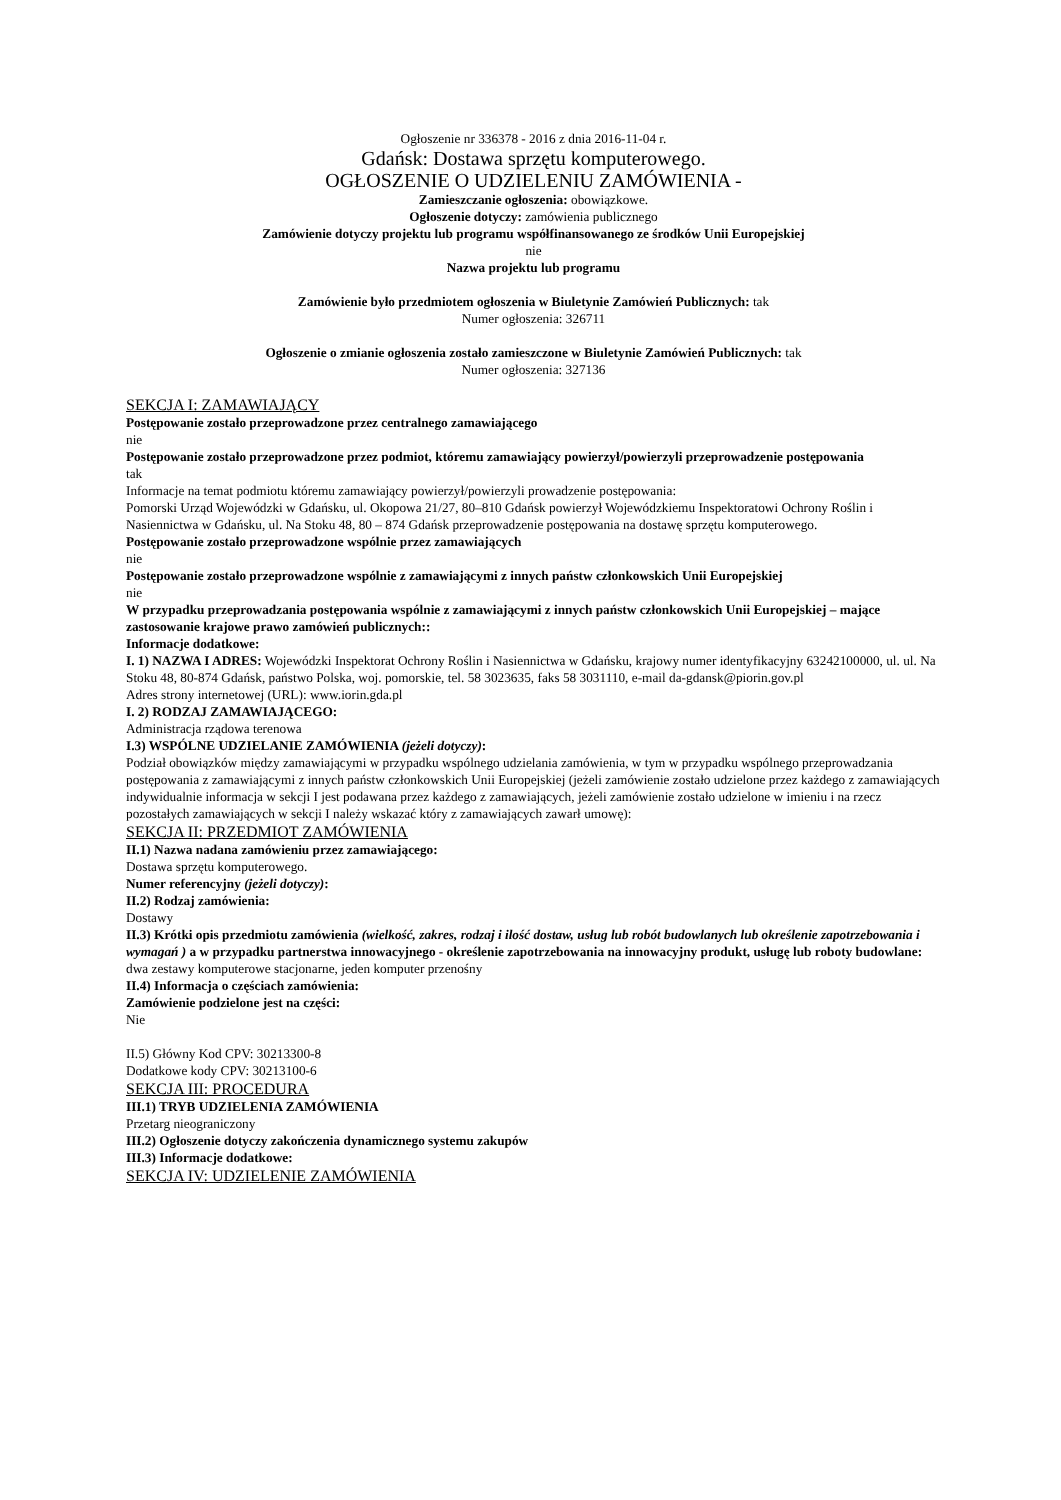Ogłoszenie nr 336378 - 2016 z dnia 2016-11-04 r.
Gdańsk: Dostawa sprzętu komputerowego.
OGŁOSZENIE O UDZIELENIU ZAMÓWIENIA -
Zamieszczanie ogłoszenia: obowiązkowe.
Ogłoszenie dotyczy: zamówienia publicznego
Zamówienie dotyczy projektu lub programu współfinansowanego ze środków Unii Europejskiej
nie
Nazwa projektu lub programu
Zamówienie było przedmiotem ogłoszenia w Biuletynie Zamówień Publicznych: tak
Numer ogłoszenia: 326711
Ogłoszenie o zmianie ogłoszenia zostało zamieszczone w Biuletynie Zamówień Publicznych: tak
Numer ogłoszenia: 327136
SEKCJA I: ZAMAWIAJĄCY
Postępowanie zostało przeprowadzone przez centralnego zamawiającego
nie
Postępowanie zostało przeprowadzone przez podmiot, któremu zamawiający powierzył/powierzyli przeprowadzenie postępowania
tak
Informacje na temat podmiotu któremu zamawiający powierzył/powierzyli prowadzenie postępowania:
Pomorski Urząd Wojewódzki w Gdańsku, ul. Okopowa 21/27, 80–810 Gdańsk powierzył Wojewódzkiemu Inspektoratowi Ochrony Roślin i Nasiennictwa w Gdańsku, ul. Na Stoku 48, 80 – 874 Gdańsk przeprowadzenie postępowania na dostawę sprzętu komputerowego.
Postępowanie zostało przeprowadzone wspólnie przez zamawiających
nie
Postępowanie zostało przeprowadzone wspólnie z zamawiającymi z innych państw członkowskich Unii Europejskiej
nie
W przypadku przeprowadzania postępowania wspólnie z zamawiającymi z innych państw członkowskich Unii Europejskiej – mające zastosowanie krajowe prawo zamówień publicznych::
Informacje dodatkowe:
I. 1) NAZWA I ADRES: Wojewódzki Inspektorat Ochrony Roślin i Nasiennictwa w Gdańsku, krajowy numer identyfikacyjny 63242100000, ul. ul. Na Stoku 48, 80-874 Gdańsk, państwo Polska, woj. pomorskie, tel. 58 3023635, faks 58 3031110, e-mail da-gdansk@piorin.gov.pl
Adres strony internetowej (URL): www.iorin.gda.pl
I. 2) RODZAJ ZAMAWIAJĄCEGO:
Administracja rządowa terenowa
I.3) WSPÓLNE UDZIELANIE ZAMÓWIENIA (jeżeli dotyczy):
Podział obowiązków między zamawiającymi w przypadku wspólnego udzielania zamówienia, w tym w przypadku wspólnego przeprowadzania postępowania z zamawiającymi z innych państw członkowskich Unii Europejskiej (jeżeli zamówienie zostało udzielone przez każdego z zamawiających indywidualnie informacja w sekcji I jest podawana przez każdego z zamawiających, jeżeli zamówienie zostało udzielone w imieniu i na rzecz pozostałych zamawiających w sekcji I należy wskazać który z zamawiających zawarł umowę):
SEKCJA II: PRZEDMIOT ZAMÓWIENIA
II.1) Nazwa nadana zamówieniu przez zamawiającego:
Dostawa sprzętu komputerowego.
Numer referencyjny (jeżeli dotyczy):
II.2) Rodzaj zamówienia:
Dostawy
II.3) Krótki opis przedmiotu zamówienia (wielkość, zakres, rodzaj i ilość dostaw, usług lub robót budowlanych lub określenie zapotrzebowania i wymagań ) a w przypadku partnerstwa innowacyjnego - określenie zapotrzebowania na innowacyjny produkt, usługę lub roboty budowlane:
dwa zestawy komputerowe stacjonarne, jeden komputer przenośny
II.4) Informacja o częściach zamówienia:
Zamówienie podzielone jest na części:
Nie
II.5) Główny Kod CPV: 30213300-8
Dodatkowe kody CPV: 30213100-6
SEKCJA III: PROCEDURA
III.1) TRYB UDZIELENIA ZAMÓWIENIA
Przetarg nieograniczony
III.2) Ogłoszenie dotyczy zakończenia dynamicznego systemu zakupów
III.3) Informacje dodatkowe:
SEKCJA IV: UDZIELENIE ZAMÓWIENIA